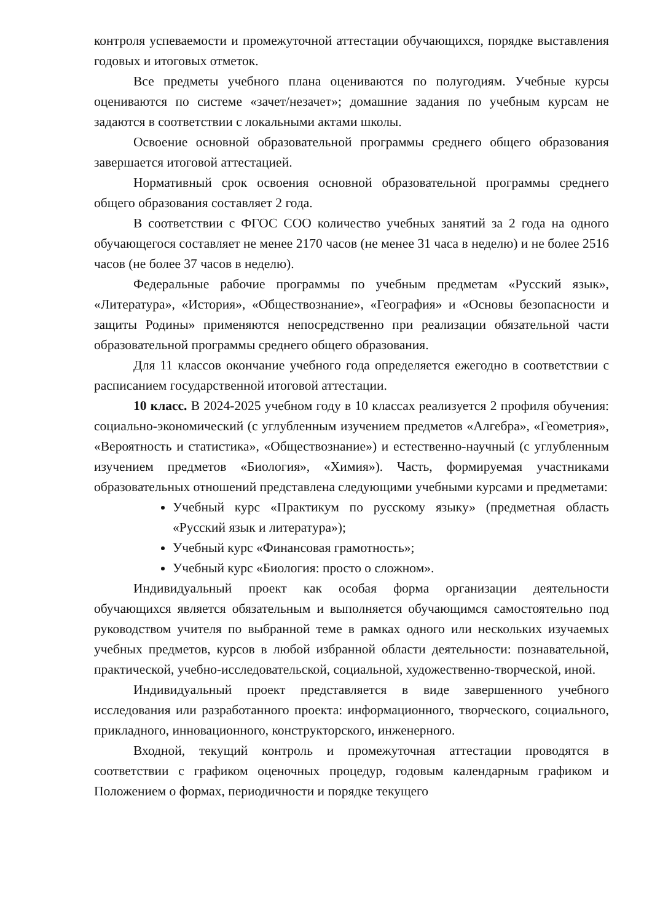контроля успеваемости и промежуточной аттестации обучающихся, порядке выставления годовых и итоговых отметок.
Все предметы учебного плана оцениваются по полугодиям. Учебные курсы оцениваются по системе «зачет/незачет»; домашние задания по учебным курсам не задаются в соответствии с локальными актами школы.
Освоение основной образовательной программы среднего общего образования завершается итоговой аттестацией.
Нормативный срок освоения основной образовательной программы среднего общего образования составляет 2 года.
В соответствии с ФГОС СОО количество учебных занятий за 2 года на одного обучающегося составляет не менее 2170 часов (не менее 31 часа в неделю) и не более 2516 часов (не более 37 часов в неделю).
Федеральные рабочие программы по учебным предметам «Русский язык», «Литература», «История», «Обществознание», «География» и «Основы безопасности и защиты Родины» применяются непосредственно при реализации обязательной части образовательной программы среднего общего образования.
Для 11 классов окончание учебного года определяется ежегодно в соответствии с расписанием государственной итоговой аттестации.
10 класс. В 2024-2025 учебном году в 10 классах реализуется 2 профиля обучения: социально-экономический (с углубленным изучением предметов «Алгебра», «Геометрия», «Вероятность и статистика», «Обществознание») и естественно-научный (с углубленным изучением предметов «Биология», «Химия»). Часть, формируемая участниками образовательных отношений представлена следующими учебными курсами и предметами:
Учебный курс «Практикум по русскому языку» (предметная область «Русский язык и литература»);
Учебный курс «Финансовая грамотность»;
Учебный курс «Биология: просто о сложном».
Индивидуальный проект как особая форма организации деятельности обучающихся является обязательным и выполняется обучающимся самостоятельно под руководством учителя по выбранной теме в рамках одного или нескольких изучаемых учебных предметов, курсов в любой избранной области деятельности: познавательной, практической, учебно-исследовательской, социальной, художественно-творческой, иной.
Индивидуальный проект представляется в виде завершенного учебного исследования или разработанного проекта: информационного, творческого, социального, прикладного, инновационного, конструкторского, инженерного.
Входной, текущий контроль и промежуточная аттестации проводятся в соответствии с графиком оценочных процедур, годовым календарным графиком и Положением о формах, периодичности и порядке текущего